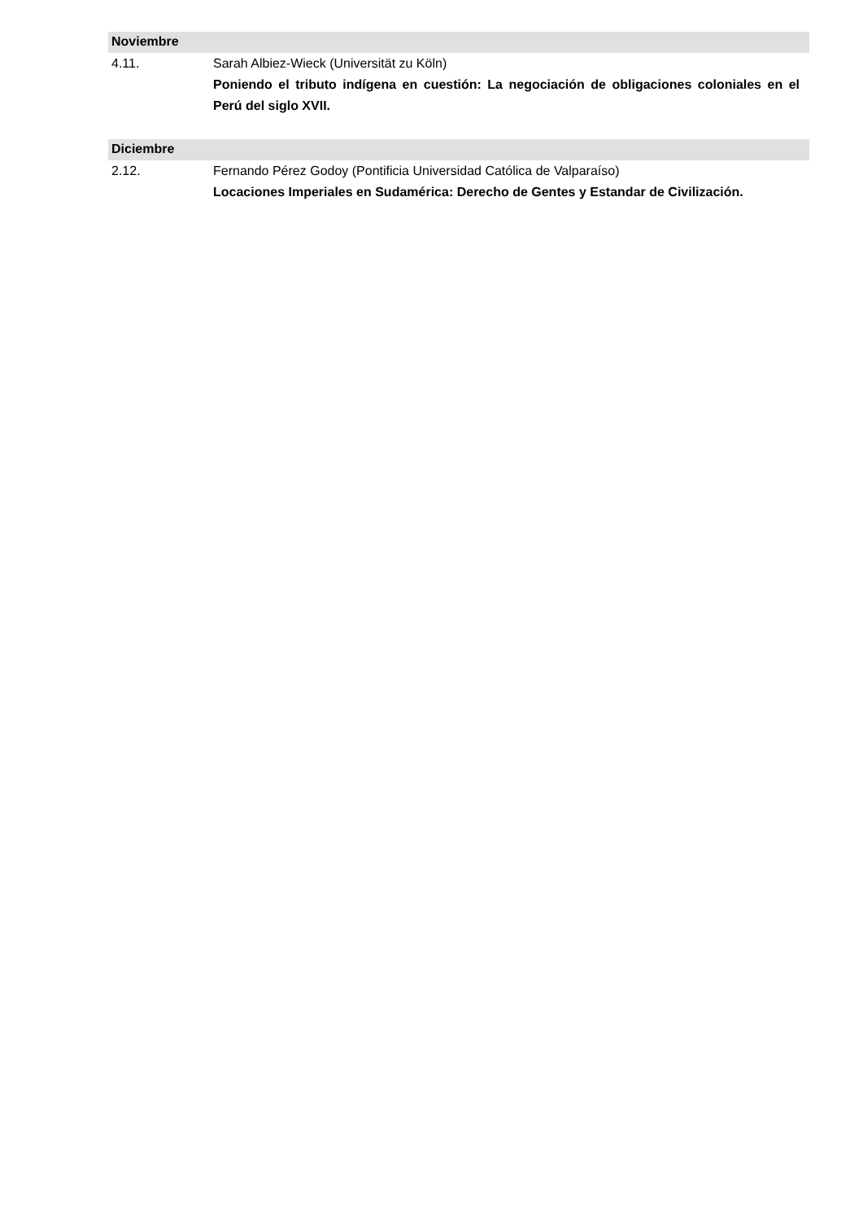Noviembre
4.11. Sarah Albiez-Wieck (Universität zu Köln)
Poniendo el tributo indígena en cuestión: La negociación de obligaciones coloniales en el Perú del siglo XVII.
Diciembre
2.12. Fernando Pérez Godoy (Pontificia Universidad Católica de Valparaíso)
Locaciones Imperiales en Sudamérica: Derecho de Gentes y Estandar de Civilización.